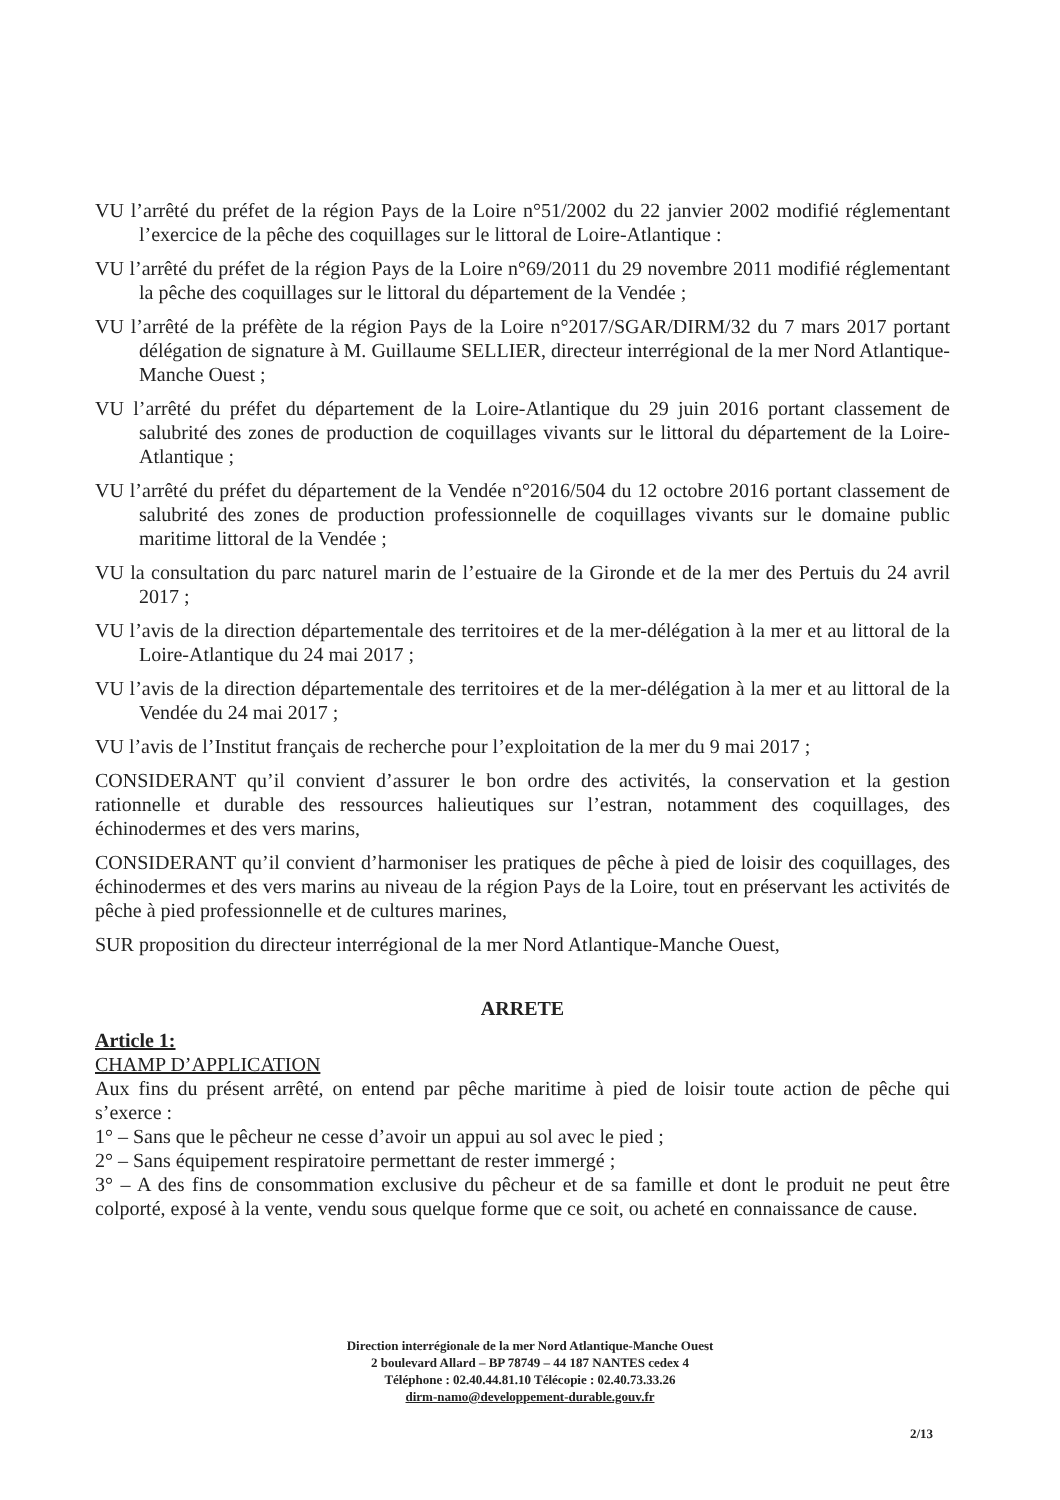VU l’arrêté du préfet de la région Pays de la Loire n°51/2002 du 22 janvier 2002 modifié réglementant l’exercice de la pêche des coquillages sur le littoral de Loire-Atlantique :
VU l’arrêté du préfet de la région Pays de la Loire n°69/2011 du 29 novembre 2011 modifié réglementant la pêche des coquillages sur le littoral du département de la Vendée ;
VU l’arrêté de la préfète de la région Pays de la Loire n°2017/SGAR/DIRM/32 du 7 mars 2017 portant délégation de signature à M. Guillaume SELLIER, directeur interrégional de la mer Nord Atlantique-Manche Ouest ;
VU l’arrêté du préfet du département de la Loire-Atlantique du 29 juin 2016 portant classement de salubrité des zones de production de coquillages vivants sur le littoral du département de la Loire-Atlantique ;
VU l’arrêté du préfet du département de la Vendée n°2016/504 du 12 octobre 2016 portant classement de salubrité des zones de production professionnelle de coquillages vivants sur le domaine public maritime littoral de la Vendée ;
VU la consultation du parc naturel marin de l’estuaire de la Gironde et de la mer des Pertuis du 24 avril 2017 ;
VU l’avis de la direction départementale des territoires et de la mer-délégation à la mer et au littoral de la Loire-Atlantique du 24 mai 2017 ;
VU l’avis de la direction départementale des territoires et de la mer-délégation à la mer et au littoral de la Vendée du 24 mai 2017 ;
VU l’avis de l’Institut français de recherche pour l’exploitation de la mer du 9 mai 2017 ;
CONSIDERANT qu’il convient d’assurer le bon ordre des activités, la conservation et la gestion rationnelle et durable des ressources halieutiques sur l’estran, notamment des coquillages, des échinodermes et des vers marins,
CONSIDERANT qu’il convient d’harmoniser les pratiques de pêche à pied de loisir des coquillages, des échinodermes et des vers marins au niveau de la région Pays de la Loire, tout en préservant les activités de pêche à pied professionnelle et de cultures marines,
SUR proposition du directeur interrégional de la mer Nord Atlantique-Manche Ouest,
ARRETE
Article 1:
CHAMP D’APPLICATION
Aux fins du présent arrêté, on entend par pêche maritime à pied de loisir toute action de pêche qui s’exerce :
1° – Sans que le pêcheur ne cesse d’avoir un appui au sol avec le pied ;
2° – Sans équipement respiratoire permettant de rester immergé ;
3° – A des fins de consommation exclusive du pêcheur et de sa famille et dont le produit ne peut être colporté, exposé à la vente, vendu sous quelque forme que ce soit, ou acheté en connaissance de cause.
Direction interrégionale de la mer Nord Atlantique-Manche Ouest
2 boulevard Allard – BP 78749 – 44 187 NANTES cedex 4
Téléphone : 02.40.44.81.10 Télécopie : 02.40.73.33.26
dirm-namo@developpement-durable.gouv.fr
2/13